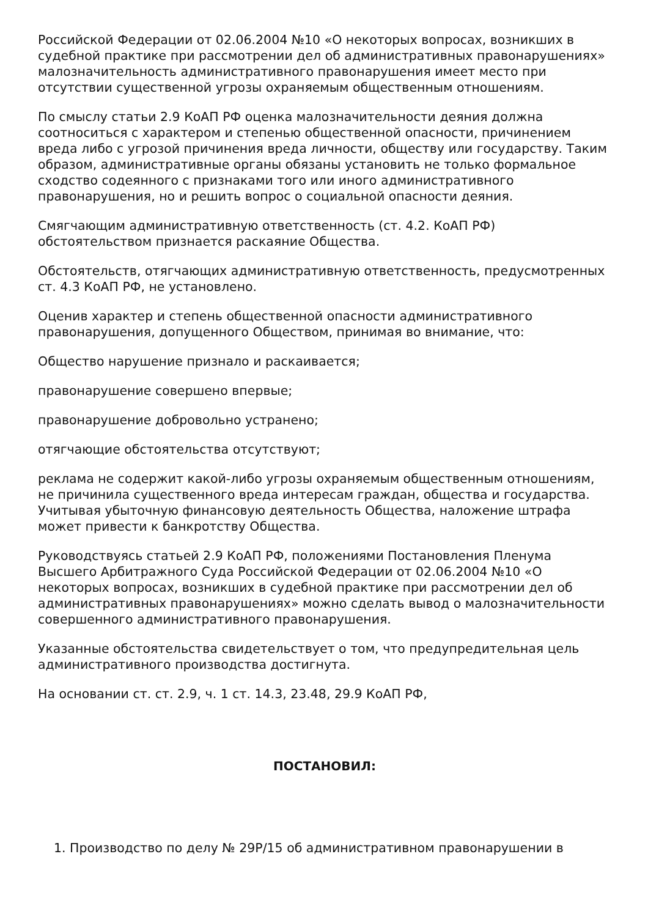Российской Федерации от 02.06.2004 №10 «О некоторых вопросах, возникших в судебной практике при рассмотрении дел об административных правонарушениях» малозначительность административного правонарушения имеет место при отсутствии существенной угрозы охраняемым общественным отношениям.
По смыслу статьи 2.9 КоАП РФ оценка малозначительности деяния должна соотноситься с характером и степенью общественной опасности, причинением вреда либо с угрозой причинения вреда личности, обществу или государству. Таким образом, административные органы обязаны установить не только формальное сходство содеянного с признаками того или иного административного правонарушения, но и решить вопрос о социальной опасности деяния.
Смягчающим административную ответственность (ст. 4.2. КоАП РФ) обстоятельством признается раскаяние Общества.
Обстоятельств, отягчающих административную ответственность, предусмотренных ст. 4.3 КоАП РФ, не установлено.
Оценив характер и степень общественной опасности административного правонарушения, допущенного Обществом, принимая во внимание, что:
Общество нарушение признало и раскаивается;
правонарушение совершено впервые;
правонарушение добровольно устранено;
отягчающие обстоятельства отсутствуют;
реклама не содержит какой-либо угрозы охраняемым общественным отношениям, не причинила существенного вреда интересам граждан, общества и государства. Учитывая убыточную финансовую деятельность Общества, наложение штрафа может привести к банкротству Общества.
Руководствуясь статьей 2.9 КоАП РФ, положениями Постановления Пленума Высшего Арбитражного Суда Российской Федерации от 02.06.2004 №10 «О некоторых вопросах, возникших в судебной практике при рассмотрении дел об административных правонарушениях» можно сделать вывод о малозначительности совершенного административного правонарушения.
Указанные обстоятельства свидетельствует о том, что предупредительная цель административного производства достигнута.
На основании ст. ст. 2.9, ч. 1 ст. 14.3, 23.48, 29.9 КоАП РФ,
ПОСТАНОВИЛ:
1. Производство по делу № 29Р/15 об административном правонарушении в